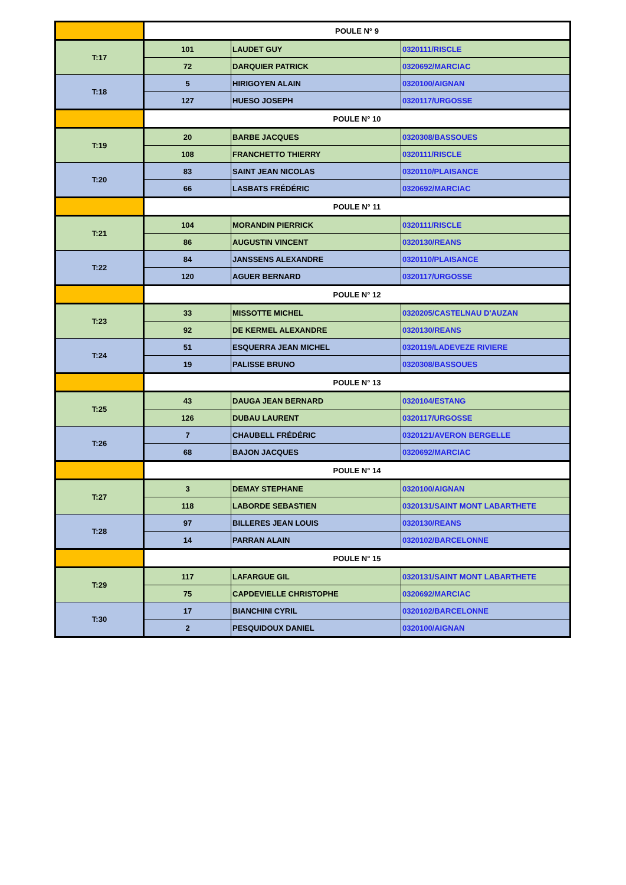| | POULE N° 9 | | |
| T:17 | 101 | LAUDET GUY | 0320111/RISCLE |
| | 72 | DARQUIER PATRICK | 0320692/MARCIAC |
| T:18 | 5 | HIRIGOYEN ALAIN | 0320100/AIGNAN |
| | 127 | HUESO JOSEPH | 0320117/URGOSSE |
| | POULE N° 10 | | |
| T:19 | 20 | BARBE JACQUES | 0320308/BASSOUES |
| | 108 | FRANCHETTO THIERRY | 0320111/RISCLE |
| T:20 | 83 | SAINT JEAN NICOLAS | 0320110/PLAISANCE |
| | 66 | LASBATS FRÉDÉRIC | 0320692/MARCIAC |
| | POULE N° 11 | | |
| T:21 | 104 | MORANDIN PIERRICK | 0320111/RISCLE |
| | 86 | AUGUSTIN VINCENT | 0320130/REANS |
| T:22 | 84 | JANSSENS ALEXANDRE | 0320110/PLAISANCE |
| | 120 | AGUER BERNARD | 0320117/URGOSSE |
| | POULE N° 12 | | |
| T:23 | 33 | MISSOTTE MICHEL | 0320205/CASTELNAU D'AUZAN |
| | 92 | DE KERMEL ALEXANDRE | 0320130/REANS |
| T:24 | 51 | ESQUERRA JEAN MICHEL | 0320119/LADEVEZE RIVIERE |
| | 19 | PALISSE BRUNO | 0320308/BASSOUES |
| | POULE N° 13 | | |
| T:25 | 43 | DAUGA JEAN BERNARD | 0320104/ESTANG |
| | 126 | DUBAU LAURENT | 0320117/URGOSSE |
| T:26 | 7 | CHAUBELL FRÉDÉRIC | 0320121/AVERON BERGELLE |
| | 68 | BAJON JACQUES | 0320692/MARCIAC |
| | POULE N° 14 | | |
| T:27 | 3 | DEMAY STEPHANE | 0320100/AIGNAN |
| | 118 | LABORDE SEBASTIEN | 0320131/SAINT MONT LABARTHETE |
| T:28 | 97 | BILLERES JEAN LOUIS | 0320130/REANS |
| | 14 | PARRAN ALAIN | 0320102/BARCELONNE |
| | POULE N° 15 | | |
| T:29 | 117 | LAFARGUE GIL | 0320131/SAINT MONT LABARTHETE |
| | 75 | CAPDEVIELLE CHRISTOPHE | 0320692/MARCIAC |
| T:30 | 17 | BIANCHINI CYRIL | 0320102/BARCELONNE |
| | 2 | PESQUIDOUX DANIEL | 0320100/AIGNAN |